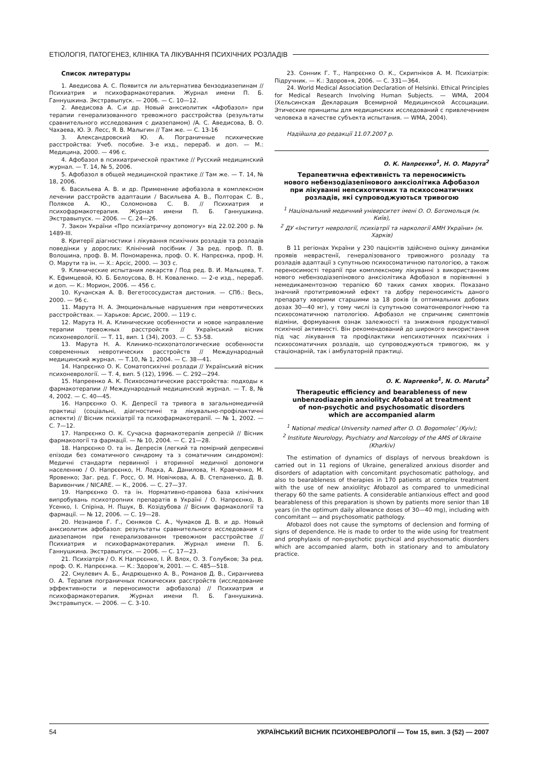ЕТІОЛОГІЯ, ПАТОГЕНЕЗ, КЛІНІКА ТА ЛІКУВАННЯ ПСИХІЧНИХ РОЗЛАДІВ
Список литературы
1. Аведисова А. С. Появится ли альтернатива бензодиазепинам // Психиатрия и психофармакотерапия. Журнал имени П. Б. Ганнушкина. Экстравыпуск. — 2006. — С. 10—12.
2. Аведисова А. С.и др. Новый анксиолитик «Афобазол» при терапии генерализованного тревожного расстройства (результаты сравнительного исследования с диазепамом) /А. С. Аведисова, В. О. Чахаева, Ю. Э. Лесс, Я. В. Малыгин // Там же. — С. 13-16
3. Александровский Ю. А. Пограничные психические расстройства: Учеб. пособие. 3-е изд., перераб. и доп. — М.: Медицина, 2000. — 496 с.
4. Афобазол в психиатрической практике // Русский медицинский журнал. — Т. 14, № 5, 2006.
5. Афобазол в общей медицинской практике // Там же. — Т. 14, № 18, 2006.
6. Васильева А. В. и др. Применение афобазола в комплексном лечении расстройств адаптации / Васильева А. В., Полторак С. В., Поляков А. Ю., Соломонова С. В. // Психиатрия и психофармакотерапия. Журнал имени П. Б. Ганнушкина. Экстравыпуск. — 2006. — С. 24—26.
7. Закон України «Про психіатричну допомогу» від 22.02.200 р. № 1489-III.
8. Критерії діагностики і лікування психічних розладів та розладів поведінки у дорослих: Клінічний посібник / За ред. проф. П. В. Волошина, проф. В. М. Пономаренка, проф. О. К. Напрєєнка, проф. Н. О. Марути та ін. — Х.: Арсіс, 2000. — 303 с.
9. Клинические испытания лекарств / Под ред. В. И. Мальцева, Т. К. Ефимцевой, Ю. Б. Белоусова, В. Н. Коваленко. — 2-е изд., перераб. и доп. — К.: Морион, 2006. — 456 с.
10. Кучанская А. В. Вегетососудистая дистония. — СПб.: Весь, 2000. — 96 с.
11. Марута Н. А. Эмоциональные нарушения при невротических расстройствах. — Харьков: Арсис, 2000. — 119 с.
12. Марута Н. А. Клинические особенности и новое направление терапии тревожных расстройств // Український вісник психоневрології. — Т. 11, вип. 1 (34), 2003. — С. 53-58.
13. Марута Н. А. Клинико-психопатологические особенности современных невротических расстройств // Международный медицинский журнал. — Т.10, № 1, 2004. — С. 38—41.
14. Напрєєнко О. К. Соматопсихічні розлади // Український вісник психоневрології. — Т. 4, вип. 5 (12), 1996. — С. 292—294.
15. Напреенко А. К. Психосоматические расстройства: подходы к фармакотерапии // Международный медицинский журнал. — Т. 8, № 4, 2002. — С. 40—45.
16. Напрєєнко О. К. Депресії та тривога в загальномедичній практиці (соціальні, діагностичні та лікувально-профілактичні аспекти) // Вісник психіатрії та психофармакотерапії. — № 1, 2002. — С. 7—12.
17. Напрєєнко О. К. Сучасна фармакотерапія депресій // Вісник фармакології та фармації. — № 10, 2004. — С. 21—28.
18. Напрєєнко О. та ін. Депресія (легкий та помірний депресивні епізоди без соматичного синдрому та з соматичним синдромом): Медичні стандарти первинної і вторинної медичної допомоги населенню / О. Напрєєнко, Н. Лодка, А. Данилова, Н. Кравченко, М. Яровенко; Заг. ред. Г. Росс, О. М. Новічкова, А. В. Степаненко, Д. В. Варивончик / NICARE. — К., 2006. — С. 27—37.
19. Напрєєнко О. та ін. Нормативно-правова база клінічних випробувань психотропних препаратів в Україні / О. Напрєєнко, В. Усенко, І. Спіріна, Н. Пшук, В. Козідубова // Вісник фармакології та фармації. — № 12, 2006. — С. 19—28.
20. Незнамов Г. Г., Сюняков С. А., Чумаков Д. В. и др. Новый анксиолитик афобазол: результаты сравнительного исследования с диазепамом при генерализованном тревожном расстройстве // Психиатрия и психофармакотерапия. Журнал имени П. Б. Ганнушкина. Экстравыпуск. — 2006. — С. 17—23.
21. Психіатрія / О. К Напрєєнко, І. Й. Влох, О. З. Голубков; За ред. проф. О. К. Напрєєнка. — К.: Здоров’я, 2001. — С. 485—518.
22. Смулевич А. Б., Андрющенко А. В., Романов Д. В., Сиранчиева О. А. Терапия пограничных психических расстройств (исследование эффективности и переносимости афобазола) // Психиатрия и психофармакотерапия. Журнал имени П. Б. Ганнушкина. Экстравыпуск. — 2006. — С. 3-10.
23. Сонник Г. Т., Напрєєнко О. К., Скрипніков А. М. Психіатрія: Підручник. — К.: Здоров»я, 2006. — С. 331—364.
24. World Medical Association Declaration of Helsinki. Ethical Principles for Medical Research Involving Human Subjects. — WMA, 2004 (Хельсинская Декларация Всемирной Медицинской Ассоциации. Этические принципы для медицинских исследований с привлечением человека в качестве субъекта испытания. — WMA, 2004).
Надійшла до редакції 11.07.2007 р.
О. К. Напрєєнко<sup>1</sup>, Н. О. Марута<sup>2</sup>
Терапевтична ефективність та переносимість
нового небензодіазепінового анксіолітика Афобазол
при лікуванні непсихотичних та психосоматичних
розладів, які супроводжуються тривогою
<sup>1</sup> Національний медичний університет імені О. О. Богомольця (м. Київ),
<sup>2</sup> ДУ «Інститут неврології, психіатрії та наркології АМН України» (м. Харків)
В 11 регіонах України у 230 пацієнтів здійснено оцінку динаміки проявів неврастенії, генералізованого тривожного розладу та розладів адаптації з супутньою психосоматичною патологією, а також переносимості терапії при комплексному лікуванні з використанням нового небензодіазепінового анксіолітика Афобазол в порівнянні з немедикаментозною терапією 60 таких самих хворих. Показано значний протитривожний ефект та добру переносимість даного препарату хворими старшими за 18 років (в оптимальних добових дозах 30—40 мг), у тому числі із супутньою соматоневрологічною та психосоматичною патологією. Афобазол не спричиняє симптомів відміни, формування ознак залежності та зниження продуктивної психічної активності. Він рекомендований до широкого використання під час лікування та профілактики непсихотичних психічних і психосоматичних розладів, що супроводжуються тривогою, як у стаціонарній, так і амбулаторній практиці.
O. K. Napreenko<sup>1</sup>, N. O. Maruta<sup>2</sup>
Therapeutic efficiency and bearableness of new
unbenzodiazepin anxiolityc Afobazol at treatment
of non-psychotic and psychosomatic disorders
which are accompanied alarm
<sup>1</sup> National medical University named after O. O. Bogomolec’ (Kyiv);
<sup>2</sup> Institute Neurology, Psychiatry and Narcology of the AMS of Ukraine (Kharkiv)
The estimation of dynamics of displays of nervous breakdown is carried out in 11 regions of Ukraine, generalized anxious disorder and disorders of adaptation with concomitant psychosomatic pathology, and also to bearableness of therapies in 170 patients at complex treatment with the use of new anxiolityc Afobazol as compared to unmedicinal therapy 60 the same patients. A considerable antianxious effect and good bearableness of this preparation is shown by patients more senior than 18 years (in the optimum daily allowance doses of 30—40 mg), including with concomitant — and psychosomatic pathology.
Afobazol does not cause the symptoms of declension and forming of signs of dependence. He is made to order to the wide using for treatment and prophylaxis of non-psychotic psychical and psychosomatic disorders which are accompanied alarm, both in stationary and to ambulatory practice.
54 УКРАЇНСЬКИЙ ВІСНИК ПСИХОНЕВРОЛОГІЇ — Том 15, вип. 3 (52) — 2007